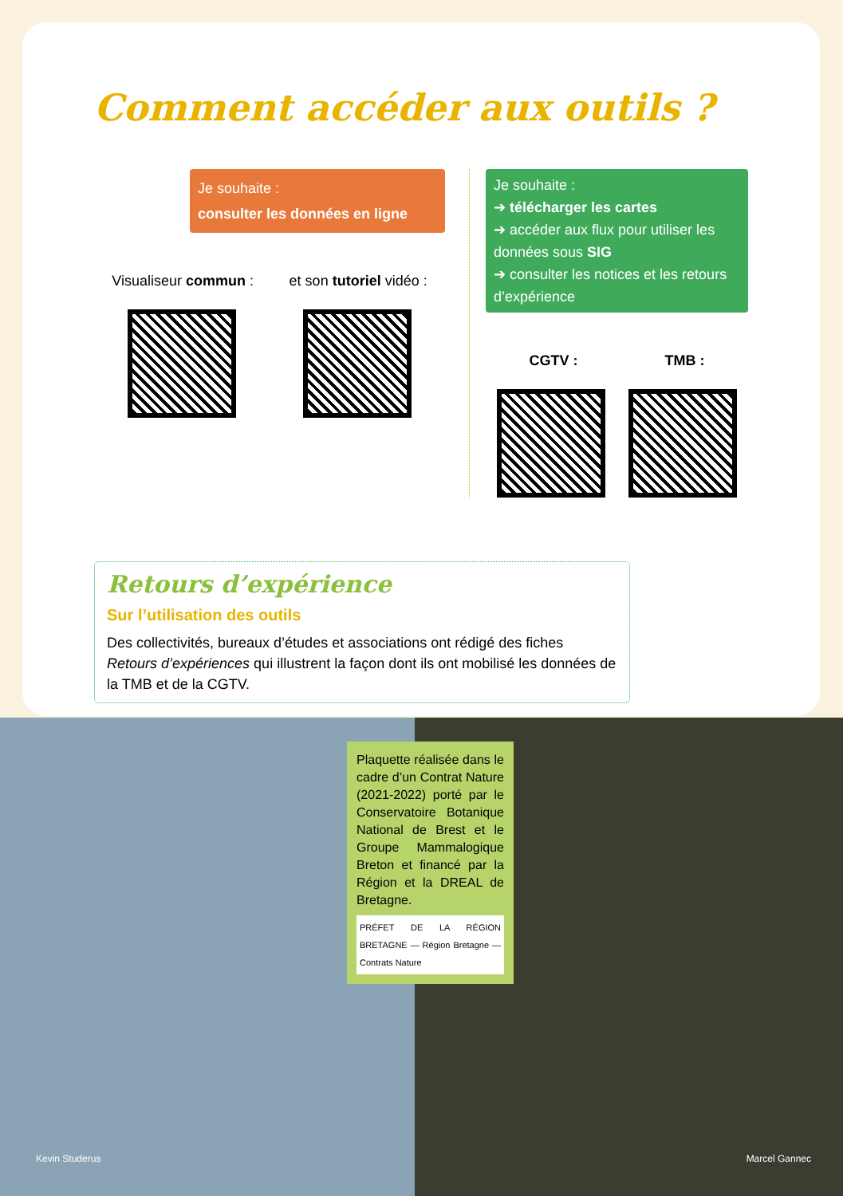Comment accéder aux outils ?
Je souhaite :
consulter les données en ligne
Visualiseur commun : et son tutoriel vidéo :
Je souhaite :
➔ télécharger les cartes
➔ accéder aux flux pour utiliser les données sous SIG
➔ consulter les notices et les retours d’expérience
CGTV : TMB :
Retours d’expérience
Sur l’utilisation des outils
Des collectivités, bureaux d’études et associations ont rédigé des fiches Retours d’expériences qui illustrent la façon dont ils ont mobilisé les données de la TMB et de la CGTV.
Plaquette réalisée dans le cadre d’un Contrat Nature (2021-2022) porté par le Conservatoire Botanique National de Brest et le Groupe Mammalogique Breton et financé par la Région et la DREAL de Bretagne.
PRÉFET DE LA RÉGION BRETAGNE — Région Bretagne — Contrats Nature
Kevin Studerus Marcel Gannec